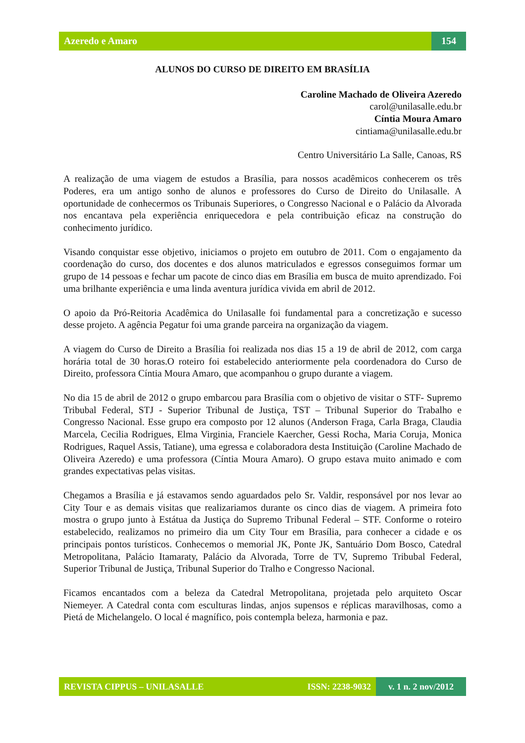Azeredo e Amaro 154
ALUNOS DO CURSO DE DIREITO EM BRASÍLIA
Caroline Machado de Oliveira Azeredo
carol@unilasalle.edu.br
Cíntia Moura Amaro
cintiama@unilasalle.edu.br
Centro Universitário La Salle, Canoas, RS
A realização de uma viagem de estudos a Brasília, para nossos acadêmicos conhecerem os três Poderes, era um antigo sonho de alunos e professores do Curso de Direito do Unilasalle. A oportunidade de conhecermos os Tribunais Superiores, o Congresso Nacional e o Palácio da Alvorada nos encantava pela experiência enriquecedora e pela contribuição eficaz na construção do conhecimento jurídico.
Visando conquistar esse objetivo, iniciamos o projeto em outubro de 2011. Com o engajamento da coordenação do curso, dos docentes e dos alunos matriculados e egressos conseguimos formar um grupo de 14 pessoas e fechar um pacote de cinco dias em Brasília em busca de muito aprendizado. Foi uma brilhante experiência e uma linda aventura jurídica vivida em abril de 2012.
O apoio da Pró-Reitoria Acadêmica do Unilasalle foi fundamental para a concretização e sucesso desse projeto. A agência Pegatur foi uma grande parceira na organização da viagem.
A viagem do Curso de Direito a Brasília foi realizada nos dias 15 a 19 de abril de 2012, com carga horária total de 30 horas.O roteiro foi estabelecido anteriormente pela coordenadora do Curso de Direito, professora Cíntia Moura Amaro, que acompanhou o grupo durante a viagem.
No dia 15 de abril de 2012 o grupo embarcou para Brasília com o objetivo de visitar o STF- Supremo Tribubal Federal, STJ - Superior Tribunal de Justiça, TST – Tribunal Superior do Trabalho e Congresso Nacional. Esse grupo era composto por 12 alunos (Anderson Fraga, Carla Braga, Claudia Marcela, Cecilia Rodrigues, Elma Virginia, Franciele Kaercher, Gessi Rocha, Maria Coruja, Monica Rodrigues, Raquel Assis, Tatiane), uma egressa e colaboradora desta Instituição (Caroline Machado de Oliveira Azeredo) e uma professora (Cíntia Moura Amaro). O grupo estava muito animado e com grandes expectativas pelas visitas.
Chegamos a Brasília e já estavamos sendo aguardados pelo Sr. Valdir, responsável por nos levar ao City Tour e as demais visitas que realizariamos durante os cinco dias de viagem. A primeira foto mostra o grupo junto à Estátua da Justiça do Supremo Tribunal Federal – STF. Conforme o roteiro estabelecido, realizamos no primeiro dia um City Tour em Brasília, para conhecer a cidade e os principais pontos turísticos. Conhecemos o memorial JK, Ponte JK, Santuário Dom Bosco, Catedral Metropolitana, Palácio Itamaraty, Palácio da Alvorada, Torre de TV, Supremo Tribubal Federal, Superior Tribunal de Justiça, Tribunal Superior do Tralho e Congresso Nacional.
Ficamos encantados com a beleza da Catedral Metropolitana, projetada pelo arquiteto Oscar Niemeyer. A Catedral conta com esculturas lindas, anjos supensos e réplicas maravilhosas, como a Pietá de Michelangelo. O local é magnífico, pois contempla beleza, harmonia e paz.
REVISTA CIPPUS – UNILASALLE ISSN: 2238-9032
v. 1 n. 2 nov/2012